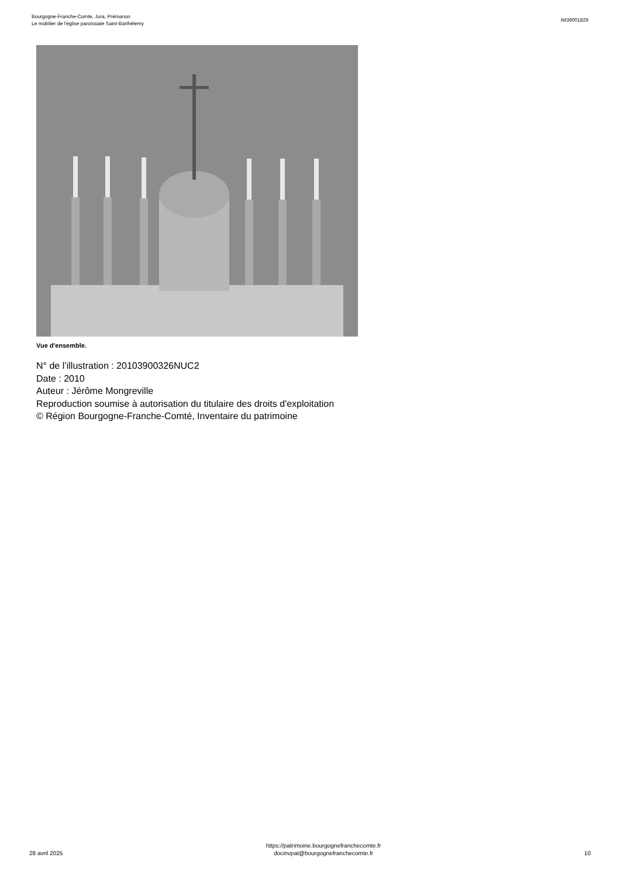Bourgogne-Franche-Comté, Jura, Prémanon
Le mobilier de l'église paroissiale Saint-Barthélemy
IM39001829
Vue d'ensemble.
N° de l’illustration : 20103900326NUC2
Date : 2010
Auteur : Jérôme Mongreville
Reproduction soumise à autorisation du titulaire des droits d'exploitation
© Région Bourgogne-Franche-Comté, Inventaire du patrimoine
28 avril 2025
https://patrimoine.bourgognefranchecomte.fr
docinvpat@bourgognefranchecomte.fr
10